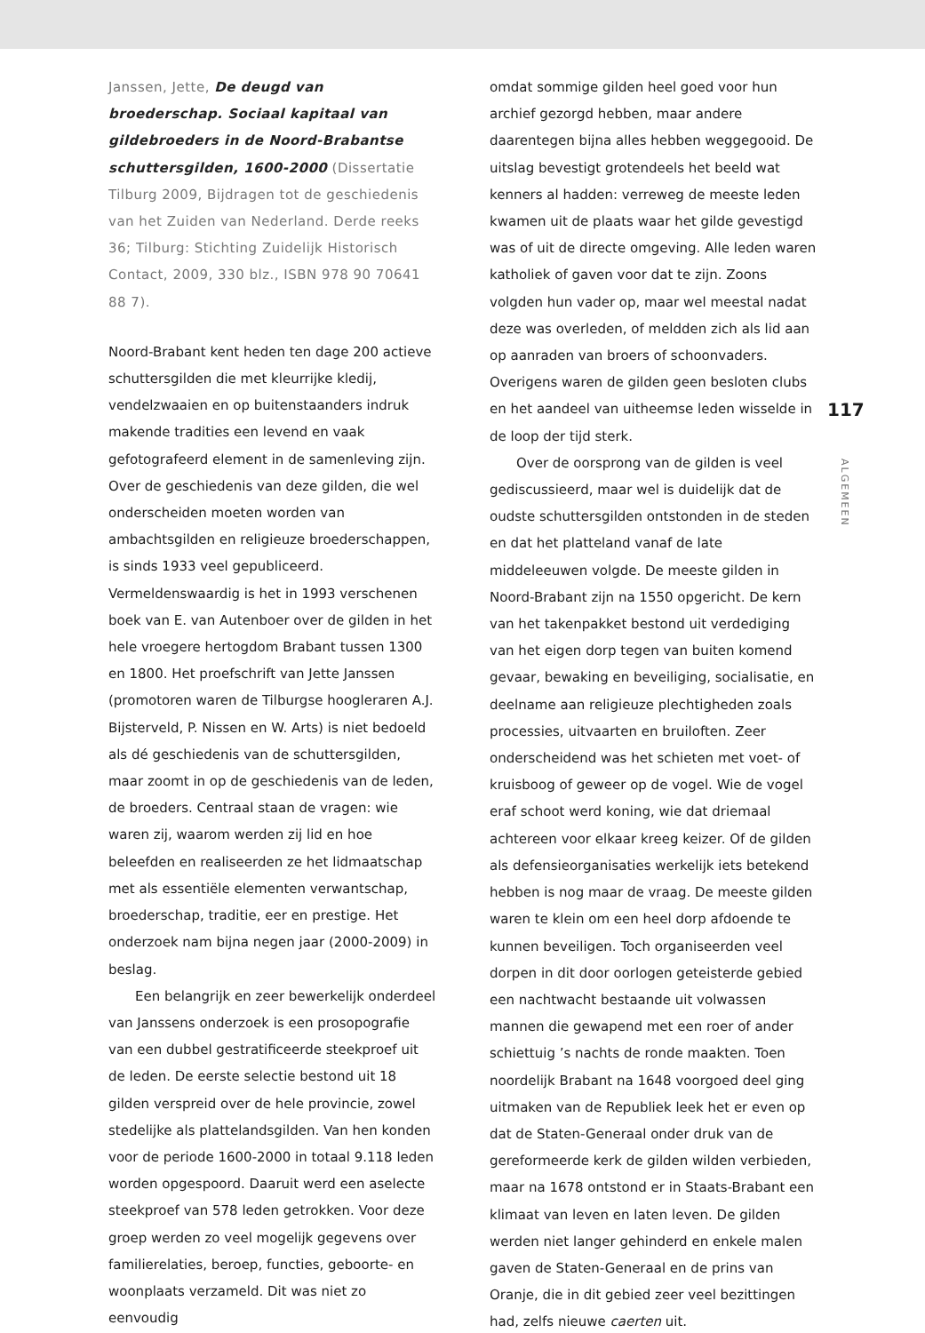Janssen, Jette, De deugd van broederschap. Sociaal kapitaal van gildebroeders in de Noord-Brabantse schuttersgilden, 1600-2000 (Dissertatie Tilburg 2009, Bijdragen tot de geschiedenis van het Zuiden van Nederland. Derde reeks 36; Tilburg: Stichting Zuidelijk Historisch Contact, 2009, 330 blz., ISBN 978 90 70641 88 7).
Noord-Brabant kent heden ten dage 200 actieve schuttersgilden die met kleurrijke kledij, vendelzwaaien en op buitenstaanders indruk makende tradities een levend en vaak gefotografeerd element in de samenleving zijn. Over de geschiedenis van deze gilden, die wel onderscheiden moeten worden van ambachtsgilden en religieuze broederschappen, is sinds 1933 veel gepubliceerd. Vermeldenswaardig is het in 1993 verschenen boek van E. van Autenboer over de gilden in het hele vroegere hertogdom Brabant tussen 1300 en 1800. Het proefschrift van Jette Janssen (promotoren waren de Tilburgse hoogleraren A.J. Bijsterveld, P. Nissen en W. Arts) is niet bedoeld als dé geschiedenis van de schuttersgilden, maar zoomt in op de geschiedenis van de leden, de broeders. Centraal staan de vragen: wie waren zij, waarom werden zij lid en hoe beleefden en realiseerden ze het lidmaatschap met als essentiële elementen verwantschap, broederschap, traditie, eer en prestige. Het onderzoek nam bijna negen jaar (2000-2009) in beslag.
Een belangrijk en zeer bewerkelijk onderdeel van Janssens onderzoek is een prosopografie van een dubbel gestratificeerde steekproef uit de leden. De eerste selectie bestond uit 18 gilden verspreid over de hele provincie, zowel stedelijke als plattelandsgilden. Van hen konden voor de periode 1600-2000 in totaal 9.118 leden worden opgespoord. Daaruit werd een aselecte steekproef van 578 leden getrokken. Voor deze groep werden zo veel mogelijk gegevens over familierelaties, beroep, functies, geboorte- en woonplaats verzameld. Dit was niet zo eenvoudig
omdat sommige gilden heel goed voor hun archief gezorgd hebben, maar andere daarentegen bijna alles hebben weggegooid. De uitslag bevestigt grotendeels het beeld wat kenners al hadden: verreweg de meeste leden kwamen uit de plaats waar het gilde gevestigd was of uit de directe omgeving. Alle leden waren katholiek of gaven voor dat te zijn. Zoons volgden hun vader op, maar wel meestal nadat deze was overleden, of meldden zich als lid aan op aanraden van broers of schoonvaders. Overigens waren de gilden geen besloten clubs en het aandeel van uitheemse leden wisselde in de loop der tijd sterk.
Over de oorsprong van de gilden is veel gediscussieerd, maar wel is duidelijk dat de oudste schuttersgilden ontstonden in de steden en dat het platteland vanaf de late middeleeuwen volgde. De meeste gilden in Noord-Brabant zijn na 1550 opgericht. De kern van het takenpakket bestond uit verdediging van het eigen dorp tegen van buiten komend gevaar, bewaking en beveiliging, socialisatie, en deelname aan religieuze plechtigheden zoals processies, uitvaarten en bruiloften. Zeer onderscheidend was het schieten met voet- of kruisboog of geweer op de vogel. Wie de vogel eraf schoot werd koning, wie dat driemaal achtereen voor elkaar kreeg keizer. Of de gilden als defensieorganisaties werkelijk iets betekend hebben is nog maar de vraag. De meeste gilden waren te klein om een heel dorp afdoende te kunnen beveiligen. Toch organiseerden veel dorpen in dit door oorlogen geteisterde gebied een nachtwacht bestaande uit volwassen mannen die gewapend met een roer of ander schiettuig ’s nachts de ronde maakten. Toen noordelijk Brabant na 1648 voorgoed deel ging uitmaken van de Republiek leek het er even op dat de Staten-Generaal onder druk van de gereformeerde kerk de gilden wilden verbieden, maar na 1678 ontstond er in Staats-Brabant een klimaat van leven en laten leven. De gilden werden niet langer gehinderd en enkele malen gaven de Staten-Generaal en de prins van Oranje, die in dit gebied zeer veel bezittingen had, zelfs nieuwe caerten uit.
117
ALGEMEEN